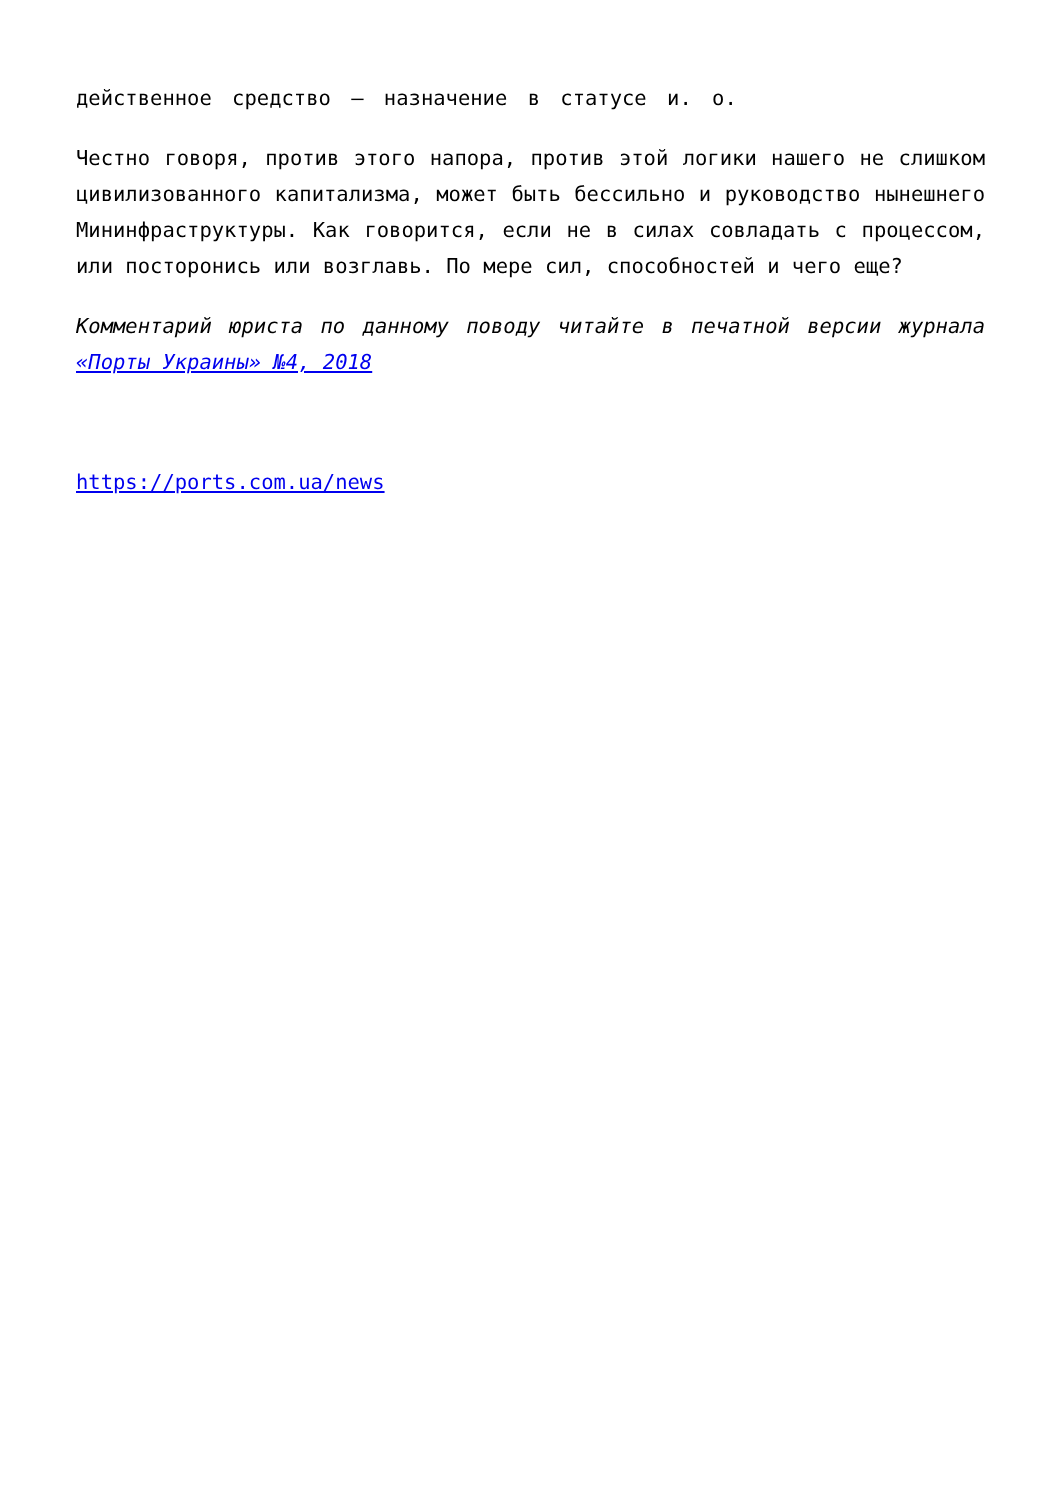действенное средство – назначение в статусе и. о.
Честно говоря, против этого напора, против этой логики нашего не слишком цивилизованного капитализма, может быть бессильно и руководство нынешнего Мининфраструктуры. Как говорится, если не в силах совладать с процессом, или посторонись или возглавь. По мере сил, способностей и чего еще?
Комментарий юриста по данному поводу читайте в печатной версии журнала «Порты Украины» №4, 2018
https://ports.com.ua/news